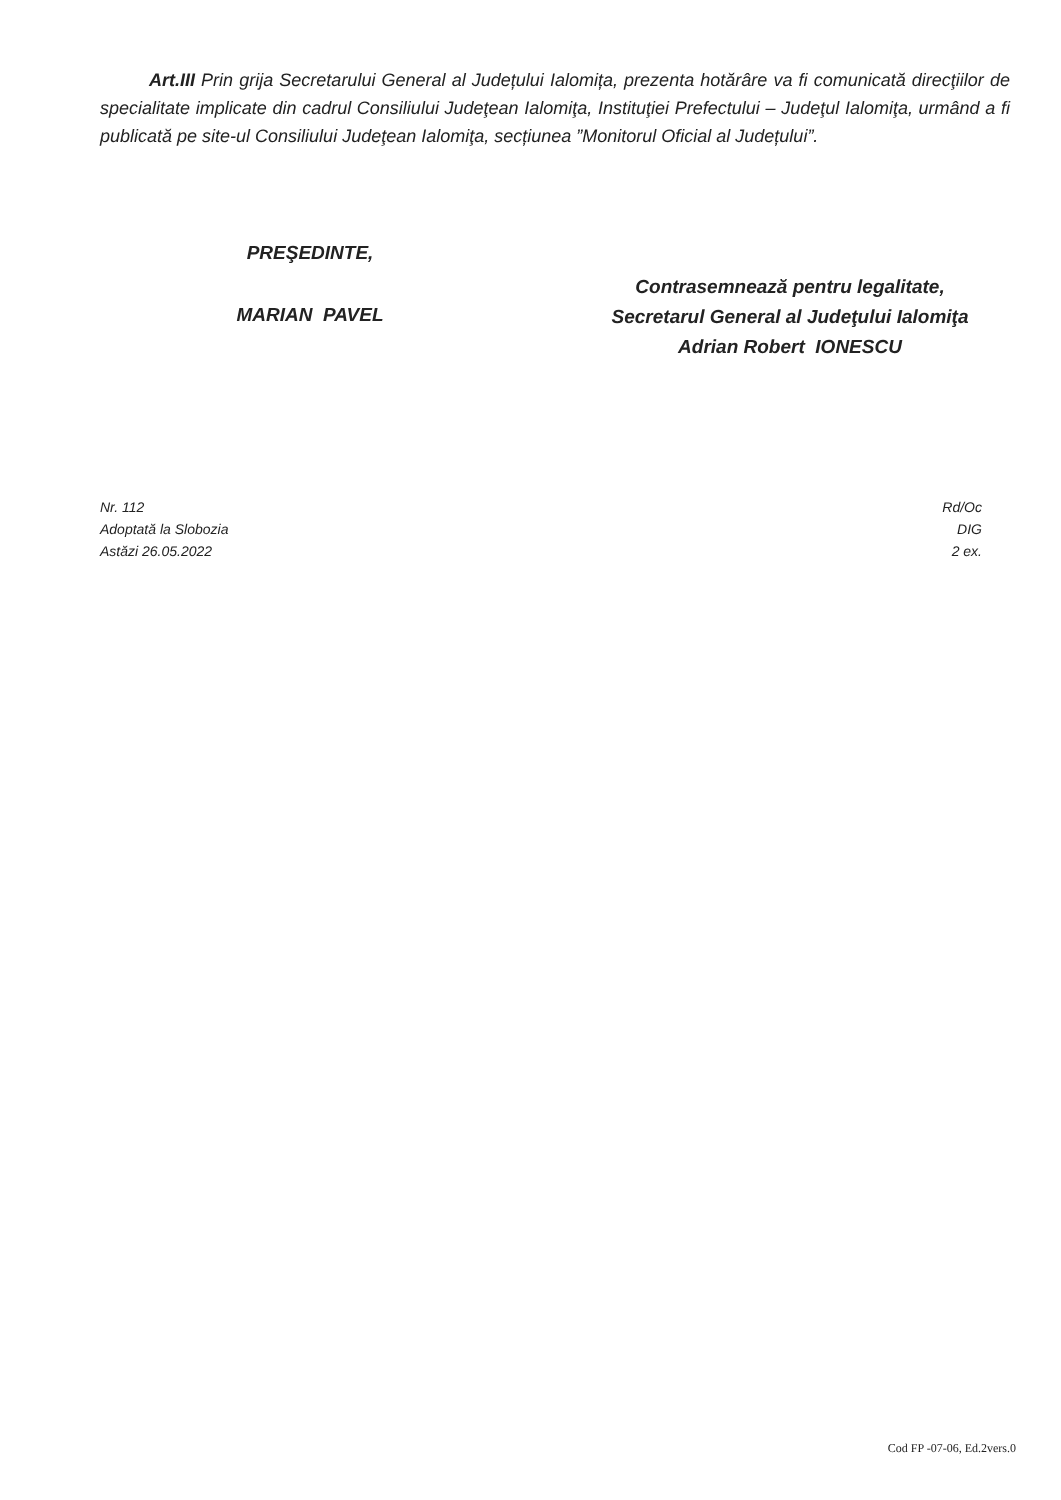Art.III Prin grija Secretarului General al Județului Ialomița, prezenta hotărâre va fi comunicată direcţiilor de specialitate implicate din cadrul Consiliului Judeţean Ialomiţa, Instituţiei Prefectului – Judeţul Ialomiţa, urmând a fi publicată pe site-ul Consiliului Judeţean Ialomiţa, secțiunea ”Monitorul Oficial al Județului”.
PREŞEDINTE,
MARIAN PAVEL
Contrasemnează pentru legalitate,
Secretarul General al Judeţului Ialomiţa
Adrian Robert IONESCU
Nr. 112
Adoptată la Slobozia
Astăzi 26.05.2022
Rd/Oc
DIG
2 ex.
Cod FP -07-06, Ed.2vers.0